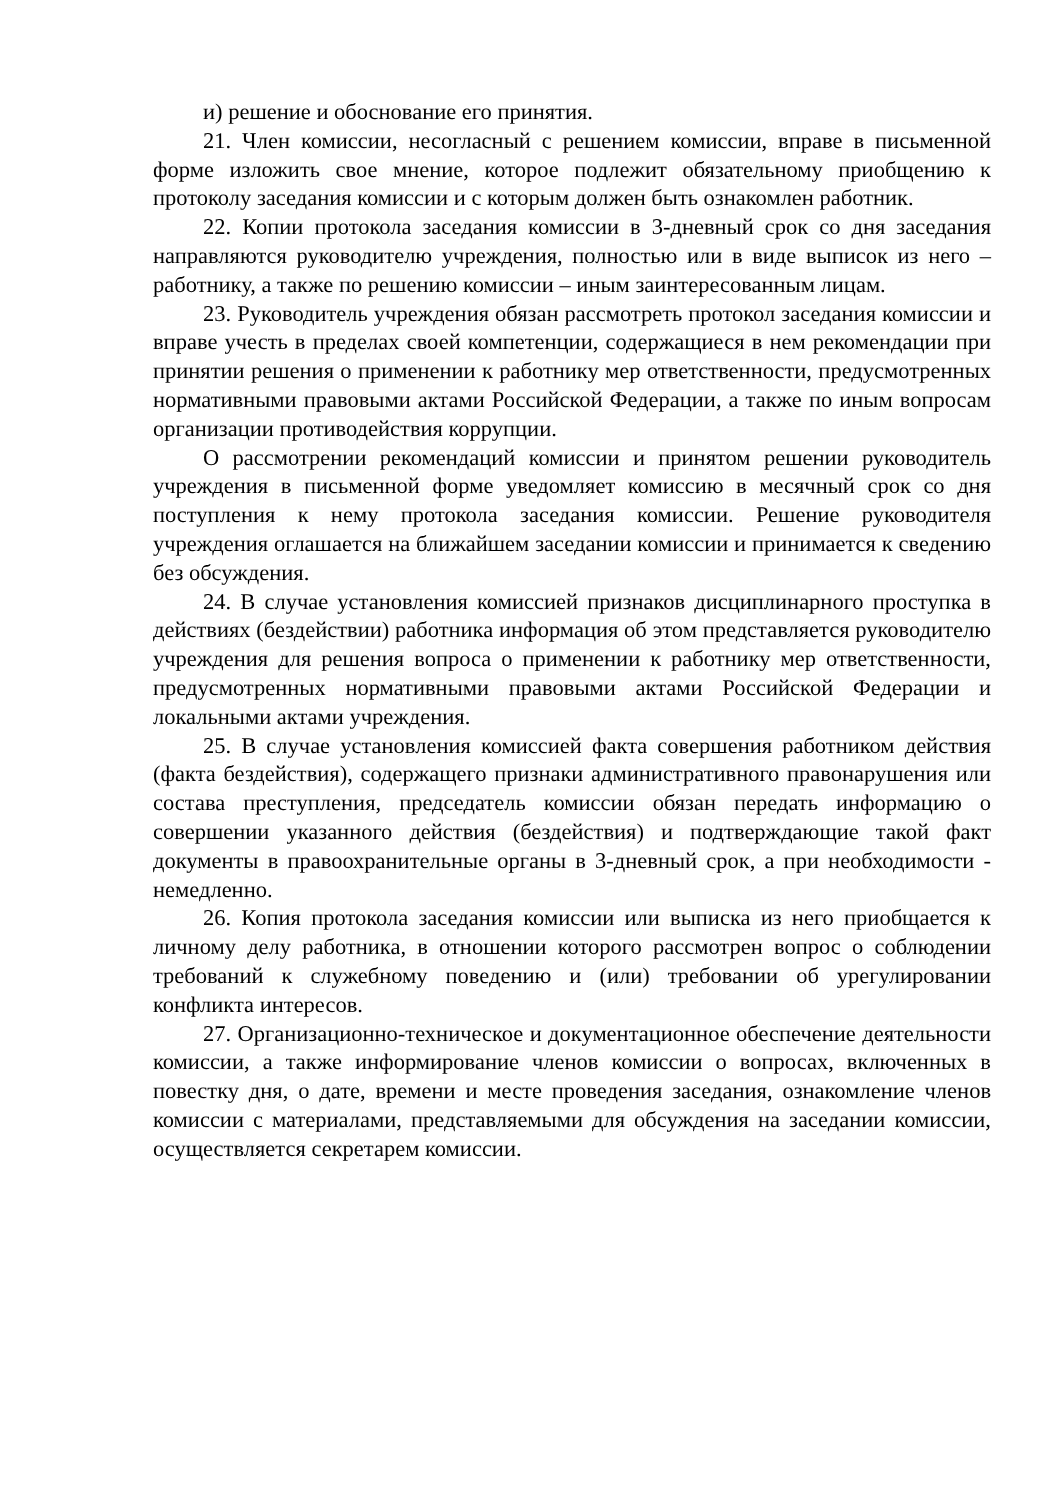и) решение и обоснование его принятия.
21. Член комиссии, несогласный с решением комиссии, вправе в письменной форме изложить свое мнение, которое подлежит обязательному приобщению к протоколу заседания комиссии и с которым должен быть ознакомлен работник.
22. Копии протокола заседания комиссии в 3-дневный срок со дня заседания направляются руководителю учреждения, полностью или в виде выписок из него – работнику, а также по решению комиссии – иным заинтересованным лицам.
23. Руководитель учреждения обязан рассмотреть протокол заседания комиссии и вправе учесть в пределах своей компетенции, содержащиеся в нем рекомендации при принятии решения о применении к работнику мер ответственности, предусмотренных нормативными правовыми актами Российской Федерации, а также по иным вопросам организации противодействия коррупции.
О рассмотрении рекомендаций комиссии и принятом решении руководитель учреждения в письменной форме уведомляет комиссию в месячный срок со дня поступления к нему протокола заседания комиссии. Решение руководителя учреждения оглашается на ближайшем заседании комиссии и принимается к сведению без обсуждения.
24. В случае установления комиссией признаков дисциплинарного проступка в действиях (бездействии) работника информация об этом представляется руководителю учреждения для решения вопроса о применении к работнику мер ответственности, предусмотренных нормативными правовыми актами Российской Федерации и локальными актами учреждения.
25. В случае установления комиссией факта совершения работником действия (факта бездействия), содержащего признаки административного правонарушения или состава преступления, председатель комиссии обязан передать информацию о совершении указанного действия (бездействия) и подтверждающие такой факт документы в правоохранительные органы в 3-дневный срок, а при необходимости - немедленно.
26. Копия протокола заседания комиссии или выписка из него приобщается к личному делу работника, в отношении которого рассмотрен вопрос о соблюдении требований к служебному поведению и (или) требовании об урегулировании конфликта интересов.
27. Организационно-техническое и документационное обеспечение деятельности комиссии, а также информирование членов комиссии о вопросах, включенных в повестку дня, о дате, времени и месте проведения заседания, ознакомление членов комиссии с материалами, представляемыми для обсуждения на заседании комиссии, осуществляется секретарем комиссии.